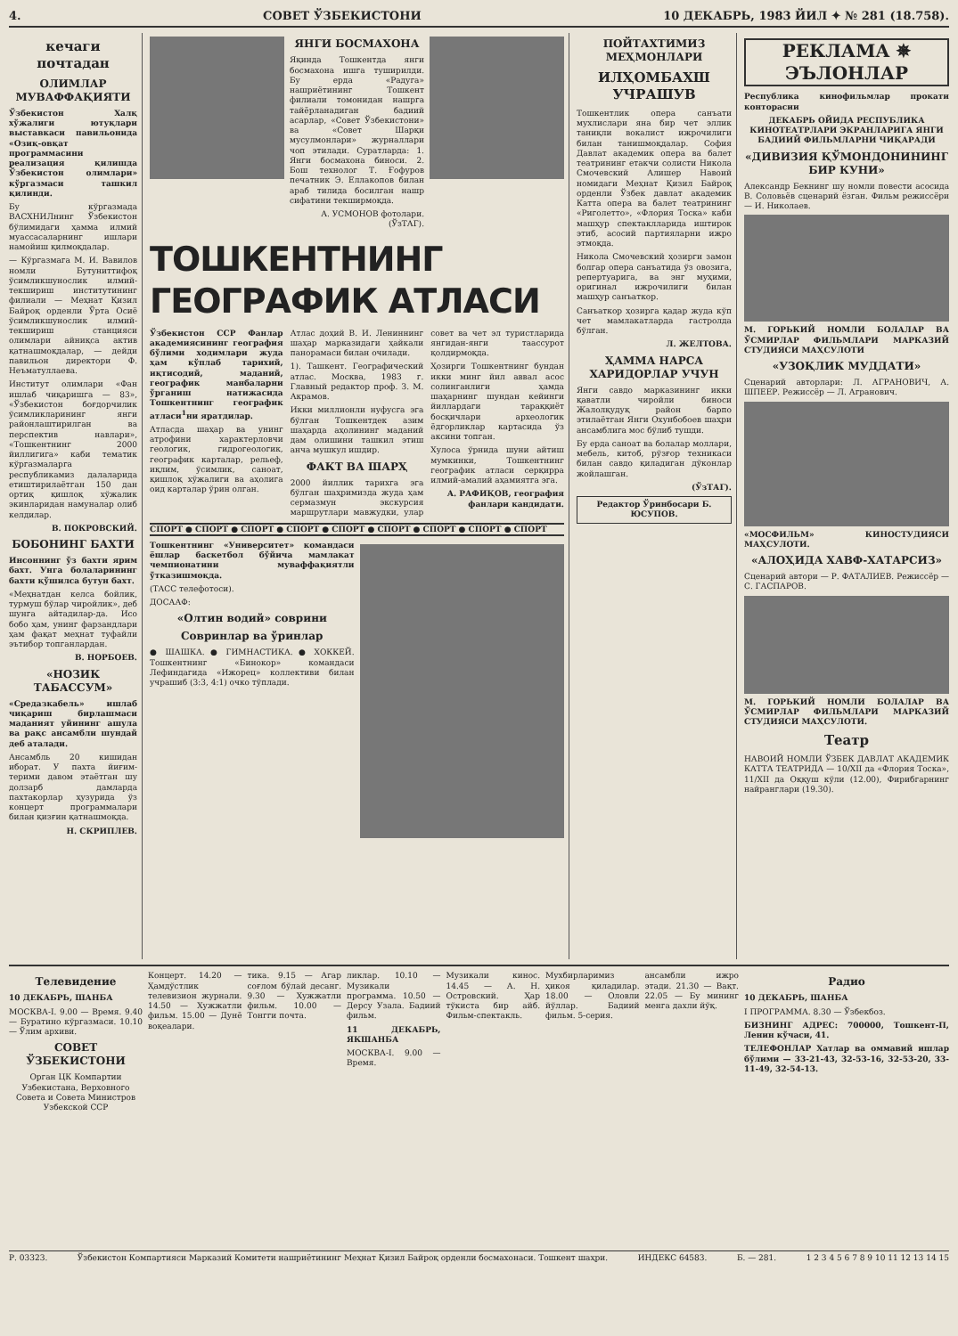4. СОВЕТ ЎЗБЕКИСТОНИ 10 ДЕКАБРЬ, 1983 ЙИЛ ✦ № 281 (18.758).
кечаги почтадан
ОЛИМЛАР МУВАФФАҚИЯТИ
Ўзбекистон Халқ хўжалиги ютуқлари выставкаси павильонида «Озиқ-овқат программасини реализация қилишда Ўзбекистон олимлари» кўргазмаси ташкил қилинди.
Бу кўргазмада ВАСХНИЛнинг Ўзбекистон бўлимидаги ҳамма илмий муассасаларнинг ишлари намойиш қилмоқдалар.
— Кўргазмага М. И. Вавилов номли Бутуниттифоқ ўсимликшунослик илмий-текшириш институтининг филиали — Меҳнат Қизил Байроқ орденли Ўрта Осиё ўсимликшунослик илмий-текшириш станцияси олимлари айниқса актив қатнашмоқдалар, — дейди павильон директори Ф. Неъматуллаева.
Институт олимлари «Фан ишлаб чиқаришга — 83», «Ўзбекистон боғдорчилик ўсимликларининг янги районлаштирилган ва перспектив навлари», «Тошкентнинг 2000 йиллигига» каби тематик кўргазмаларга республикамиз далаларида етиштирилаётган 150 дан ортиқ қишлоқ хўжалик экинларидан намуналар олиб келдилар.
В. ПОКРОВСКИЙ.
БОБОНИНГ БАХТИ
Инсоннинг ўз бахти ярим бахт. Унга болаларининг бахти қўшилса бутун бахт.
«Меҳнатдан келса бойлик, турмуш бўлар чиройлик», деб шунга айтадилар-да. Исо бобо ҳам, унинг фарзандлари ҳам фақат меҳнат туфайли эътибор топганлардан.
В. НОРБОЕВ.
«НОЗИК ТАБАССУМ»
«Средазкабель» ишлаб чиқариш бирлашмаси маданият уйининг ашула ва рақс ансамбли шундай деб аталади.
Ансамбль 20 кишидан иборат. У пахта йиғим-терими давом этаётган шу долзарб дамларда пахтакорлар ҳузурида ўз концерт программалари билан қизғин қатнашмоқда.
Н. СКРИПЛЕВ.
ЯНГИ БОСМАХОНА
Яқинда Тошкентда янги босмахона ишга туширилди. Бу ерда «Радуга» нашриётининг Тошкент филиали томонидан нашрга тайёрланадиган бадиий асарлар, «Совет Ўзбекистони» ва «Совет Шарқи мусулмонлари» журналлари чоп этилади. Суратларда: 1. Янги босмахона биноси. 2. Бош технолог Т. Ғофуров печатник Э. Еллакопов билан араб тилида босилган нашр сифатини текширмоқда.
А. УСМОНОВ фотолари. (ЎзТАГ).
ТОШКЕНТНИНГ ГЕОГРАФИК АТЛАСИ
Ўзбекистон ССР Фанлар академиясининг география бўлими ходимлари жуда ҳам кўплаб тарихий, иқтисодий, маданий, географик манбаларни ўрганиш натижасида Тошкентнинг географик атласи<sup>1</sup>ни яратдилар.
Атласда шаҳар ва унинг атрофини характерловчи геологик, гидрогеологик, географик карталар, рельеф, иқлим, ўсимлик, саноат, қишлоқ хўжалиги ва аҳолига оид карталар ўрин олган.
Атлас доҳий В. И. Лениннинг шаҳар марказидаги ҳайкали панорамаси билан очилади.
1). Ташкент. Географический атлас. Москва, 1983 г. Главный редактор проф. З. М. Акрамов.
Икки миллионли нуфусга эга бўлган Тошкентдек азим шаҳарда аҳолининг маданий дам олишини ташкил этиш анча мушкул ишдир.
ФАКТ ВА ШАРҲ
2000 йиллик тарихга эга бўлган шаҳримизда жуда ҳам сермазмун экскурсия маршрутлари мавжудки, улар совет ва чет эл туристларида янгидан-янги таассурот қолдирмоқда.
Ҳозирги Тошкентнинг бундан икки минг йил аввал асос солинганлиги ҳамда шаҳарнинг шундан кейинги йиллардаги тараққиёт босқичлари археологик ёдгорликлар картасида ўз аксини топган.
Хулоса ўрнида шуни айтиш мумкинки, Тошкентнинг географик атласи серқирра илмий-амалий аҳамиятга эга.
А. РАФИҚОВ, география фанлари кандидати.
СПОРТ ● СПОРТ ● СПОРТ ● СПОРТ ● СПОРТ ● СПОРТ ● СПОРТ ● СПОРТ ● СПОРТ
Тошкентнинг «Университет» командаси ёшлар баскетбол бўйича мамлакат чемпионатини муваффақиятли ўтказишмоқда.
(ТАСС телефотоси).
ДОСААФ:
«Олтин водий» соврини
Совринлар ва ўринлар
● ШАШКА. ● ГИМНАСТИКА. ● ХОККЕЙ. Тошкентнинг «Бинокор» командаси Лефиндагида «Ижорец» коллективи билан учрашиб (3:3, 4:1) очко тўплади.
ПОЙТАХТИМИЗ МЕҲМОНЛАРИ
ИЛҲОМБАХШ УЧРАШУВ
Тошкентлик опера санъати мухлислари яна бир чет эллик таниқли вокалист ижрочилиги билан танишмоқдалар. София Давлат академик опера ва балет театрининг етакчи солисти Никола Смочевский Алишер Навоий номидаги Меҳнат Қизил Байроқ орденли Ўзбек давлат академик Катта опера ва балет театрининг «Риголетто», «Флория Тоска» каби машҳур спектаклларида иштирок этиб, асосий партияларни ижро этмоқда.
Никола Смочевский ҳозирги замон болгар опера санъатида ўз овозига, репертуарига, ва энг муҳими, оригинал ижрочилиги билан машҳур санъаткор.
Санъаткор ҳозирга қадар жуда кўп чет мамлакатларда гастролда бўлган.
Л. ЖЕЛТОВА.
ҲАММА НАРСА ХАРИДОРЛАР УЧУН
Янги савдо марказининг икки қаватли чиройли биноси Жалолқудуқ район барпо этилаётган Янги Охунбобоев шаҳри ансамблига мос бўлиб тушди.
Бу ерда саноат ва болалар моллари, мебель, китоб, рўзғор техникаси билан савдо қиладиган дўконлар жойлашган.
(ЎзТАГ).
Редактор Ўринбосари Б. ЮСУПОВ.
РЕКЛАМА ✵ ЭЪЛОНЛАР
Республика кинофильмлар прокати конторасии
ДЕКАБРЬ ОЙИДА РЕСПУБЛИКА КИНОТЕАТРЛАРИ ЭКРАНЛАРИГА ЯНГИ БАДИИЙ ФИЛЬМЛАРНИ ЧИҚАРАДИ
«ДИВИЗИЯ ҚЎМОНДОНИНИНГ БИР КУНИ»
Александр Бекнинг шу номли повести асосида В. Соловьёв сценарий ёзган. Фильм режиссёри — И. Николаев.
М. ГОРЬКИЙ НОМЛИ БОЛАЛАР ВА ЎСМИРЛАР ФИЛЬМЛАРИ МАРКАЗИЙ СТУДИЯСИ МАҲСУЛОТИ
«УЗОҚЛИК МУДДАТИ»
Сценарий авторлари: Л. АГРАНОВИЧ, А. ШПЕЕР. Режиссёр — Л. Агранович.
«МОСФИЛЬМ» КИНОСТУДИЯСИ МАҲСУЛОТИ.
«АЛОҲИДА ХАВФ-ХАТАРСИЗ»
Сценарий автори — Р. ФАТАЛИЕВ. Режиссёр — С. ГАСПАРОВ.
М. ГОРЬКИЙ НОМЛИ БОЛАЛАР ВА ЎСМИРЛАР ФИЛЬМЛАРИ МАРКАЗИЙ СТУДИЯСИ МАҲСУЛОТИ.
Театр
НАВОИЙ НОМЛИ ЎЗБЕК ДАВЛАТ АКАДЕМИК КАТТА ТЕАТРИДА — 10/XII да «Флория Тоска», 11/XII да Оққуш кўли (12.00), Фириб­гарнинг найранглари (19.30).
Телевидение
10 ДЕКАБРЬ, ШАНБА
МОСКВА-I. 9.00 — Время. 9.40 — Буратино кўргазмаси. 10.10 — Ўлим архиви.
СОВЕТ ЎЗБЕКИСТОНИ
Орган ЦК Компартии Узбекистана, Верховного Совета и Совета Министров Узбекской ССР
Концерт. 14.20 — Ҳамдўстлик телевизион журнали. 14.50 — Хужжатли фильм. 15.00 — Дунё воқеалари.
тика. 9.15 — Агар соғлом бўлай десанг. 9.30 — Хужжатли фильм. 10.00 — Тонгги почта.
ликлар. 10.10 — Музикали программа. 10.50 — Дерсу Узала. Бадиий фильм.
11 ДЕКАБРЬ, ЯКШАНБА
МОСКВА-I. 9.00 — Время.
Музикали кинос. 14.45 — А. Н. Островский. Ҳар тўкиста бир айб. Фильм-спектакль.
Мухбирларимиз ҳикоя қиладилар. 18.00 — Оловли йўллар. Бадиий фильм. 5-серия.
ансамбли ижро этади. 21.30 — Вақт. 22.05 — Бу мининг менга дахли йўқ.
Радио
10 ДЕКАБРЬ, ШАНБА
I ПРОГРАММА. 8.30 — Ўзбекбоз.
БИЗНИНГ АДРЕС: 700000, Тошкент-П, Ленин кўчаси, 41.
ТЕЛЕФОНЛАР Хатлар ва оммавий ишлар бўлими — 33-21-43, 32-53-16, 32-53-20, 33-11-49, 32-54-13.
Р. 03323. Ўзбекистон Компартияси Марказий Комитети нашриётининг Меҳнат Қизил Байроқ орденли босмахонаси. Тошкент шаҳри. ИНДЕКС 64583. Б. — 281. 1 2 3 4 5 6 7 8 9 10 11 12 13 14 15